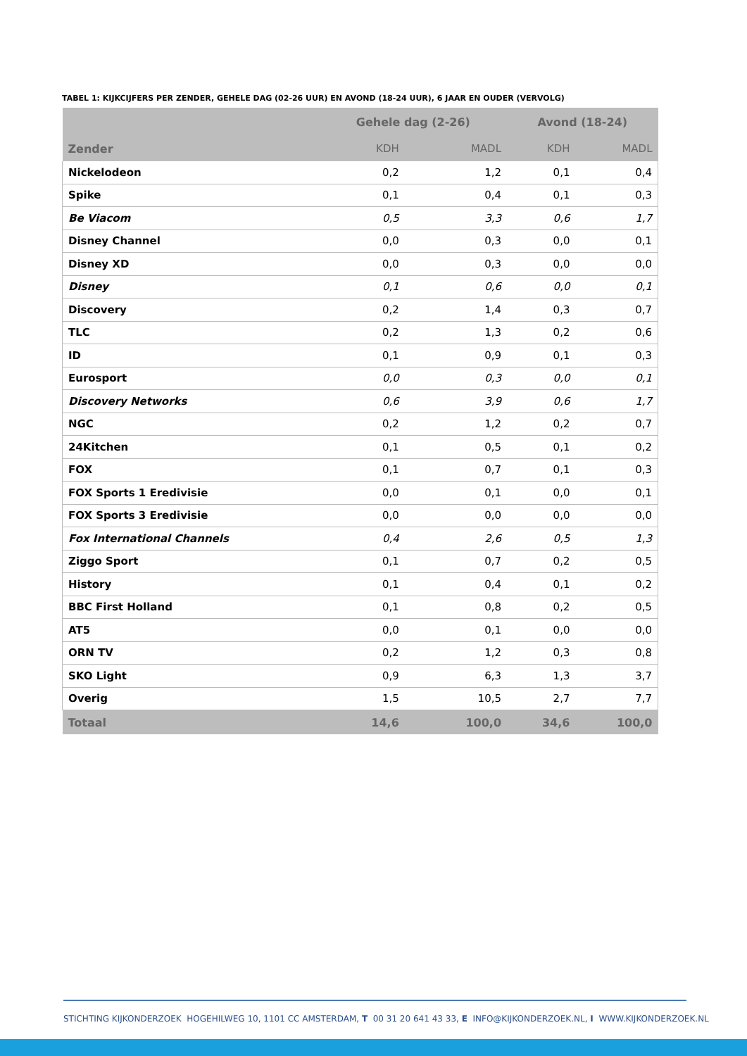TABEL 1: KIJKCIJFERS PER ZENDER, GEHELE DAG (02-26 UUR) EN AVOND (18-24 UUR), 6 JAAR EN OUDER (VERVOLG)
| | Gehele dag (2-26) | | Avond (18-24) | |
| --- | --- | --- | --- | --- |
| Zender | KDH | MADL | KDH | MADL |
| Nickelodeon | 0,2 | 1,2 | 0,1 | 0,4 |
| Spike | 0,1 | 0,4 | 0,1 | 0,3 |
| Be Viacom | 0,5 | 3,3 | 0,6 | 1,7 |
| Disney Channel | 0,0 | 0,3 | 0,0 | 0,1 |
| Disney XD | 0,0 | 0,3 | 0,0 | 0,0 |
| Disney | 0,1 | 0,6 | 0,0 | 0,1 |
| Discovery | 0,2 | 1,4 | 0,3 | 0,7 |
| TLC | 0,2 | 1,3 | 0,2 | 0,6 |
| ID | 0,1 | 0,9 | 0,1 | 0,3 |
| Eurosport | 0,0 | 0,3 | 0,0 | 0,1 |
| Discovery Networks | 0,6 | 3,9 | 0,6 | 1,7 |
| NGC | 0,2 | 1,2 | 0,2 | 0,7 |
| 24Kitchen | 0,1 | 0,5 | 0,1 | 0,2 |
| FOX | 0,1 | 0,7 | 0,1 | 0,3 |
| FOX Sports 1 Eredivisie | 0,0 | 0,1 | 0,0 | 0,1 |
| FOX Sports 3 Eredivisie | 0,0 | 0,0 | 0,0 | 0,0 |
| Fox International Channels | 0,4 | 2,6 | 0,5 | 1,3 |
| Ziggo Sport | 0,1 | 0,7 | 0,2 | 0,5 |
| History | 0,1 | 0,4 | 0,1 | 0,2 |
| BBC First Holland | 0,1 | 0,8 | 0,2 | 0,5 |
| AT5 | 0,0 | 0,1 | 0,0 | 0,0 |
| ORN TV | 0,2 | 1,2 | 0,3 | 0,8 |
| SKO Light | 0,9 | 6,3 | 1,3 | 3,7 |
| Overig | 1,5 | 10,5 | 2,7 | 7,7 |
| Totaal | 14,6 | 100,0 | 34,6 | 100,0 |
STICHTING KIJKONDERZOEK HOGEHILWEG 10, 1101 CC AMSTERDAM, T 00 31 20 641 43 33, E INFO@KIJKONDERZOEK.NL, I WWW.KIJKONDERZOEK.NL